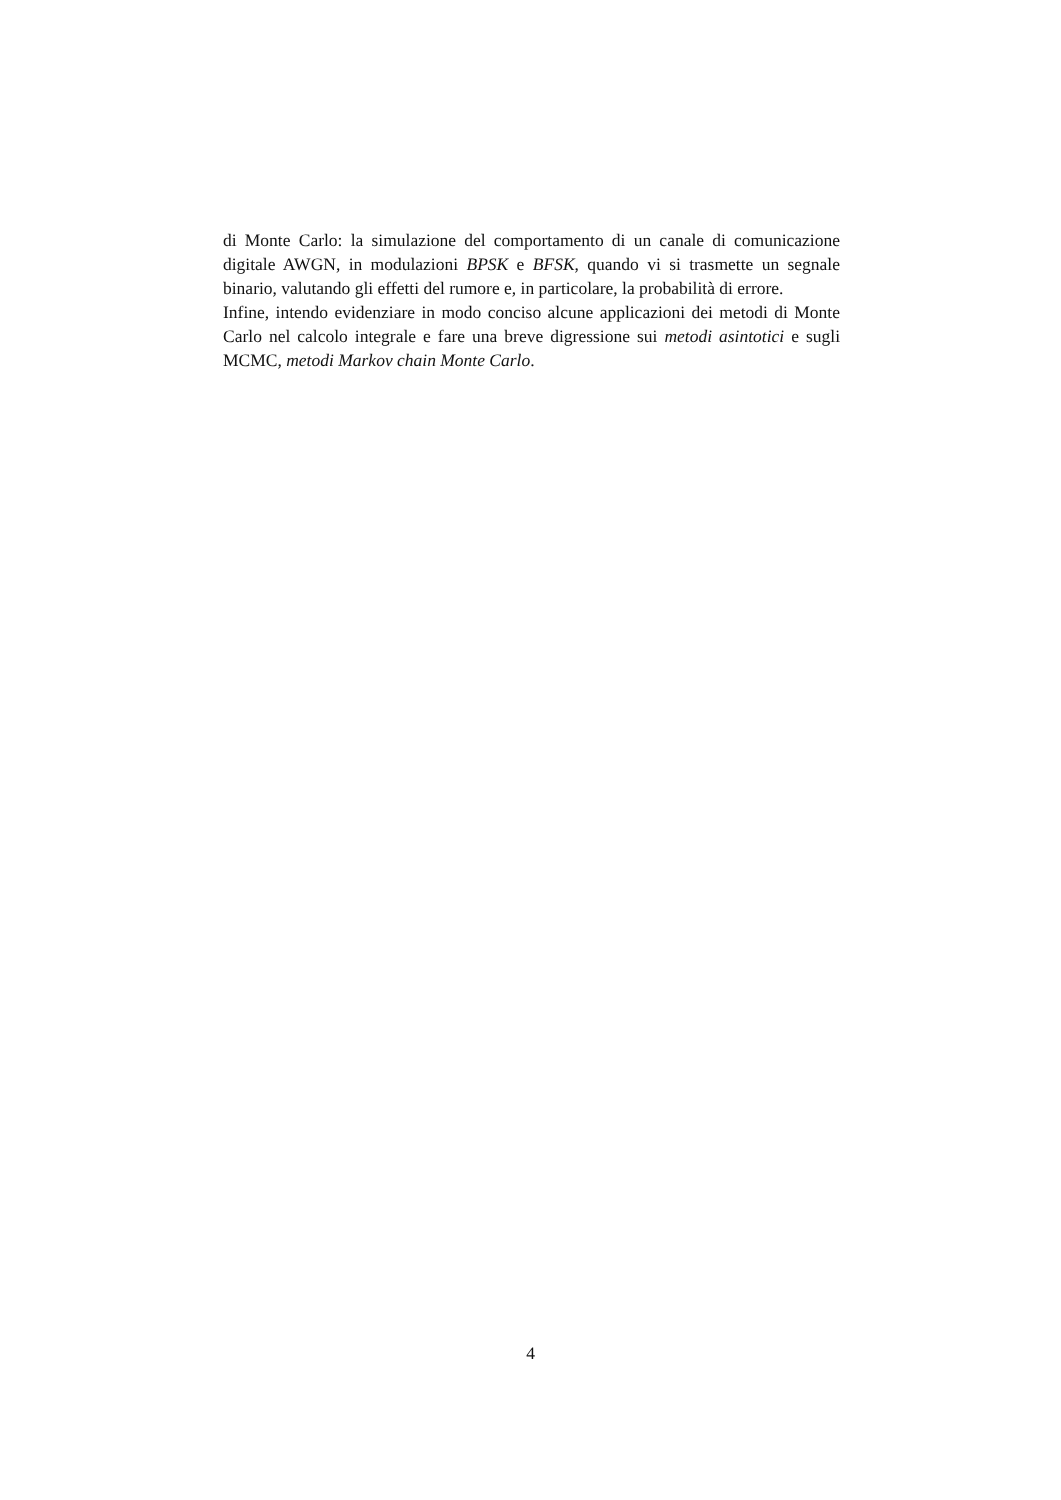di Monte Carlo: la simulazione del comportamento di un canale di comunicazione digitale AWGN, in modulazioni BPSK e BFSK, quando vi si trasmette un segnale binario, valutando gli effetti del rumore e, in particolare, la probabilità di errore.
Infine, intendo evidenziare in modo conciso alcune applicazioni dei metodi di Monte Carlo nel calcolo integrale e fare una breve digressione sui metodi asintotici e sugli MCMC, metodi Markov chain Monte Carlo.
4